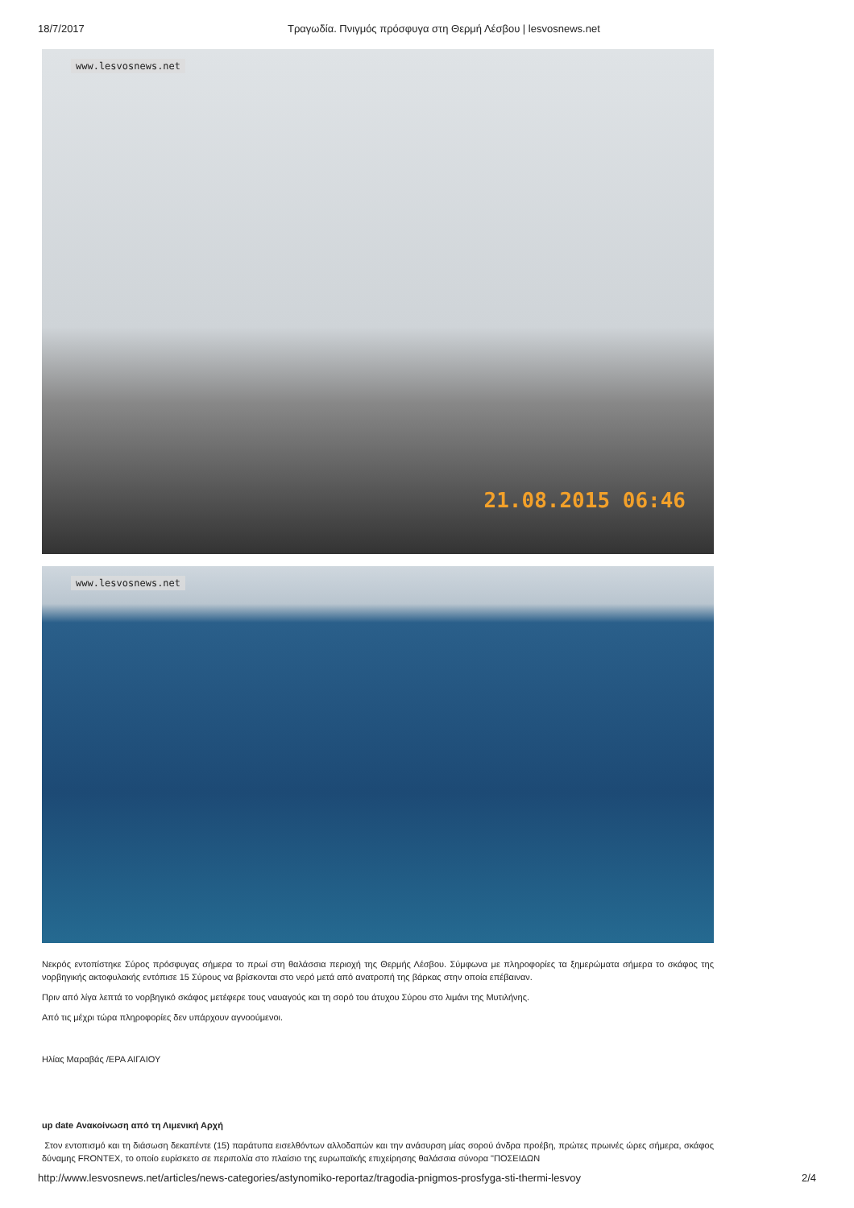18/7/2017 Τραγωδία. Πνιγμός πρόσφυγα στη Θερμή Λέσβου | lesvosnews.net
www.lesvosnews.net
21.08.2015 06:46
www.lesvosnews.net
Νεκρός εντοπίστηκε Σύρος πρόσφυγας σήμερα το πρωί στη θαλάσσια περιοχή της Θερμής Λέσβου. Σύμφωνα με πληροφορίες τα ξημερώματα σήμερα το σκάφος της νορβηγικής ακτοφυλακής εντόπισε 15 Σύρους να βρίσκονται στο νερό μετά από ανατροπή της βάρκας στην οποία επέβαιναν.
Πριν από λίγα λεπτά το νορβηγικό σκάφος μετέφερε τους ναυαγούς και τη σορό του άτυχου Σύρου στο λιμάνι της Μυτιλήνης.
Από τις μέχρι τώρα πληροφορίες δεν υπάρχουν αγνοούμενοι.
Ηλίας Μαραβάς /ΕΡΑ ΑΙΓΑΙΟΥ
up date Ανακοίνωση από τη Λιμενική Αρχή
Στον εντοπισμό και τη διάσωση δεκαπέντε (15) παράτυπα εισελθόντων αλλοδαπών και την ανάσυρση μίας σορού άνδρα προέβη, πρώτες πρωινές ώρες σήμερα, σκάφος δύναμης FRONTEX, το οποίο ευρίσκετο σε περιπολία στο πλαίσιο της ευρωπαϊκής επιχείρησης θαλάσσια σύνορα "ΠΟΣΕΙΔΩΝ
http://www.lesvosnews.net/articles/news-categories/astynomiko-reportaz/tragodia-pnigmos-prosfyga-sti-thermi-lesvoy 2/4